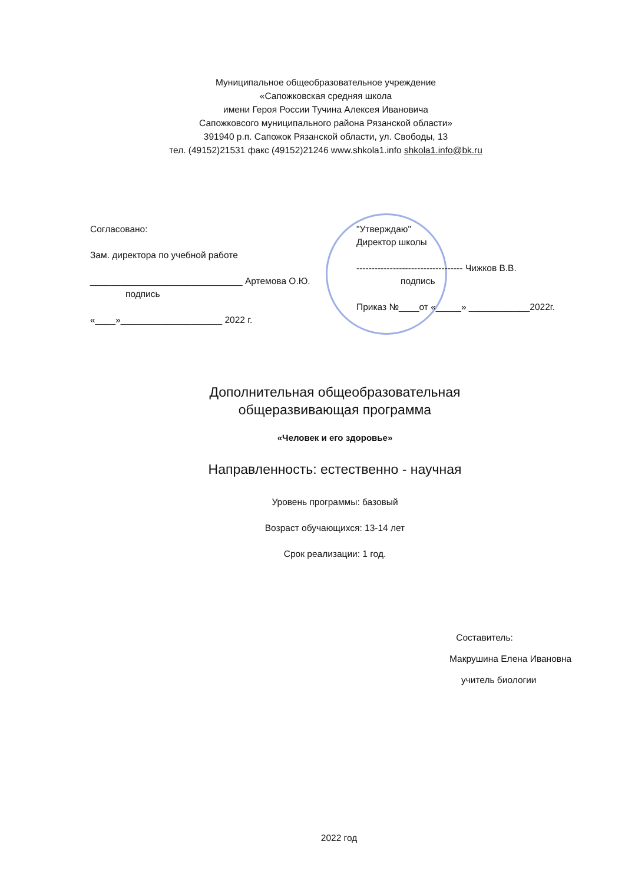Муниципальное общеобразовательное учреждение
«Сапожковская средняя школа
имени Героя России Тучина Алексея Ивановича
Сапожковсого муниципального района Рязанской области»
391940 р.п. Сапожок Рязанской области, ул. Свободы, 13
тел. (49152)21531 факс (49152)21246 www.shkola1.info shkola1.info@bk.ru
Согласовано:
Зам. директора по учебной работе
______________________________ Артемова О.Ю.
подпись
«____»____________________ 2022 г.
"Утверждаю"
Директор школы
----------------------------------- Чижков В.В.
подпись
Приказ №____от «_____» ____________2022г.
Дополнительная общеобразовательная
общеразвивающая программа
«Человек и его здоровье»
Направленность: естественно - научная
Уровень программы: базовый
Возраст обучающихся: 13-14 лет
Срок реализации: 1 год.
Составитель:
Макрушина Елена Ивановна
учитель биологии
2022 год